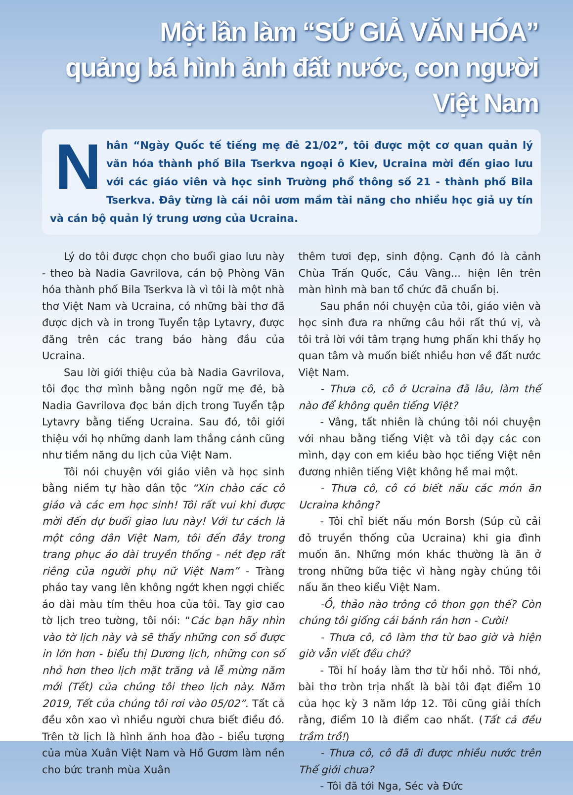Một lần làm “SỨ GIẢ VĂN HÓA”
quảng bá hình ảnh đất nước, con người Việt Nam
Nhân “Ngày Quốc tế tiếng mẹ đẻ 21/02”, tôi được một cơ quan quản lý văn hóa thành phố Bila Tserkva ngoại ô Kiev, Ucraina mời đến giao lưu với các giáo viên và học sinh Trường phổ thông số 21 - thành phố Bila Tserkva. Đây từng là cái nôi ươm mầm tài năng cho nhiều học giả uy tín và cán bộ quản lý trung ương của Ucraina.
Lý do tôi được chọn cho buổi giao lưu này - theo bà Nadia Gavrilova, cán bộ Phòng Văn hóa thành phố Bila Tserkva là vì tôi là một nhà thơ Việt Nam và Ucraina, có những bài thơ đã được dịch và in trong Tuyển tập Lytavry, được đăng trên các trang báo hàng đầu của Ucraina.
Sau lời giới thiệu của bà Nadia Gavrilova, tôi đọc thơ mình bằng ngôn ngữ mẹ đẻ, bà Nadia Gavrilova đọc bản dịch trong Tuyển tập Lytavry bằng tiếng Ucraina. Sau đó, tôi giới thiệu với họ những danh lam thắng cảnh cũng như tiềm năng du lịch của Việt Nam.
Tôi nói chuyện với giáo viên và học sinh bằng niềm tự hào dân tộc “Xin chào các cô giáo và các em học sinh! Tôi rất vui khi được mời đến dự buổi giao lưu này! Với tư cách là một công dân Việt Nam, tôi đến đây trong trang phục áo dài truyền thống - nét đẹp rất riêng của người phụ nữ Việt Nam” - Tràng pháo tay vang lên không ngớt khen ngợi chiếc áo dài màu tím thêu hoa của tôi. Tay giơ cao tờ lịch treo tường, tôi nói: “Các bạn hãy nhìn vào tờ lịch này và sẽ thấy những con số được in lớn hơn - biểu thị Dương lịch, những con số nhỏ hơn theo lịch mặt trăng và lễ mừng năm mới (Tết) của chúng tôi theo lịch này. Năm 2019, Tết của chúng tôi rơi vào 05/02”. Tất cả đều xôn xao vì nhiều người chưa biết điều đó. Trên tờ lịch là hình ảnh hoa đào - biểu tượng của mùa Xuân Việt Nam và Hồ Gươm làm nền cho bức tranh mùa Xuân
thêm tươi đẹp, sinh động. Cạnh đó là cảnh Chùa Trấn Quốc, Cầu Vàng... hiện lên trên màn hình mà ban tổ chức đã chuẩn bị.
Sau phần nói chuyện của tôi, giáo viên và học sinh đưa ra những câu hỏi rất thú vị, và tôi trả lời với tâm trạng hưng phấn khi thấy họ quan tâm và muốn biết nhiều hơn về đất nước Việt Nam.
- Thưa cô, cô ở Ucraina đã lâu, làm thế nào để không quên tiếng Việt?
- Vâng, tất nhiên là chúng tôi nói chuyện với nhau bằng tiếng Việt và tôi dạy các con mình, dạy con em kiều bào học tiếng Việt nên đương nhiên tiếng Việt không hề mai một.
- Thưa cô, cô có biết nấu các món ăn Ucraina không?
- Tôi chỉ biết nấu món Borsh (Súp củ cải đỏ truyền thống của Ucraina) khi gia đình muốn ăn. Những món khác thường là ăn ở trong những bữa tiệc vì hàng ngày chúng tôi nấu ăn theo kiểu Việt Nam.
-Ồ, thảo nào trông cô thon gọn thế? Còn chúng tôi giống cái bánh rán hơn - Cười!
- Thưa cô, cô làm thơ từ bao giờ và hiện giờ vẫn viết đều chứ?
- Tôi hí hoáy làm thơ từ hồi nhỏ. Tôi nhớ, bài thơ tròn trịa nhất là bài tôi đạt điểm 10 của học kỳ 3 năm lớp 12. Tôi cũng giải thích rằng, điểm 10 là điểm cao nhất. (Tất cả đều trầm trồ!)
- Thưa cô, cô đã đi được nhiều nước trên Thế giới chưa?
- Tôi đã tới Nga, Séc và Đức